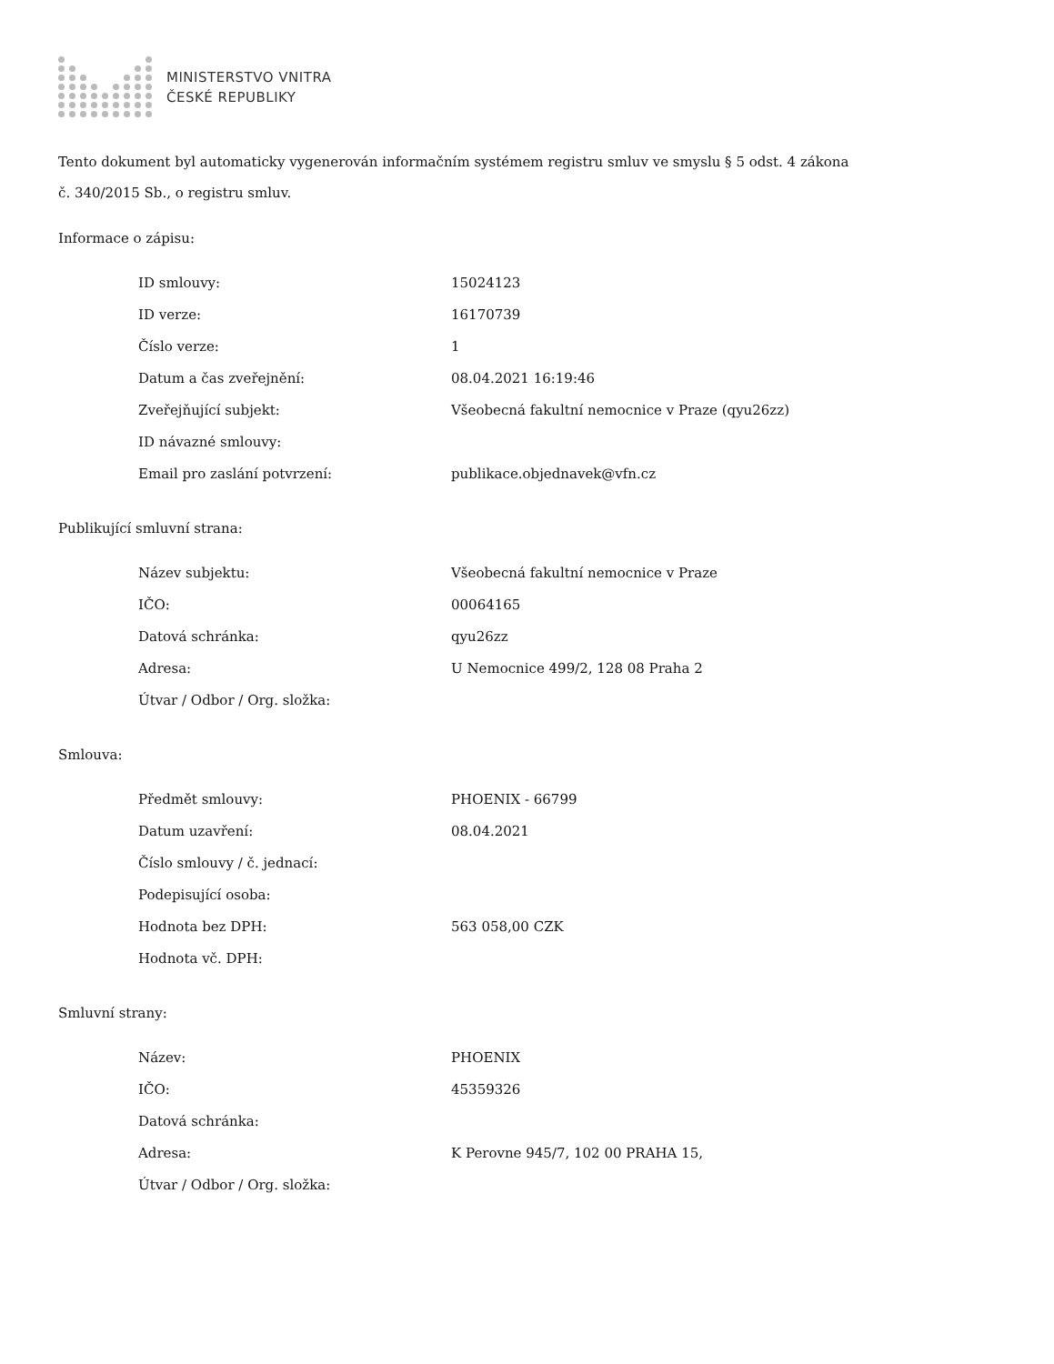MINISTERSTVO VNITRA
ČESKÉ REPUBLIKY
Tento dokument byl automaticky vygenerován informačním systémem registru smluv ve smyslu § 5 odst. 4 zákona
č. 340/2015 Sb., o registru smluv.
Informace o zápisu:
| ID smlouvy: | 15024123 |
| ID verze: | 16170739 |
| Číslo verze: | 1 |
| Datum a čas zveřejnění: | 08.04.2021 16:19:46 |
| Zveřejňující subjekt: | Všeobecná fakultní nemocnice v Praze (qyu26zz) |
| ID návazné smlouvy: | |
| Email pro zaslání potvrzení: | publikace.objednavek@vfn.cz |
Publikující smluvní strana:
| Název subjektu: | Všeobecná fakultní nemocnice v Praze |
| IČO: | 00064165 |
| Datová schránka: | qyu26zz |
| Adresa: | U Nemocnice 499/2, 128 08 Praha 2 |
| Útvar / Odbor / Org. složka: | |
Smlouva:
| Předmět smlouvy: | PHOENIX - 66799 |
| Datum uzavření: | 08.04.2021 |
| Číslo smlouvy / č. jednací: | |
| Podepisující osoba: | |
| Hodnota bez DPH: | 563 058,00 CZK |
| Hodnota vč. DPH: | |
Smluvní strany:
| Název: | PHOENIX |
| IČO: | 45359326 |
| Datová schránka: | |
| Adresa: | K Perovne 945/7, 102 00 PRAHA 15, |
| Útvar / Odbor / Org. složka: | |